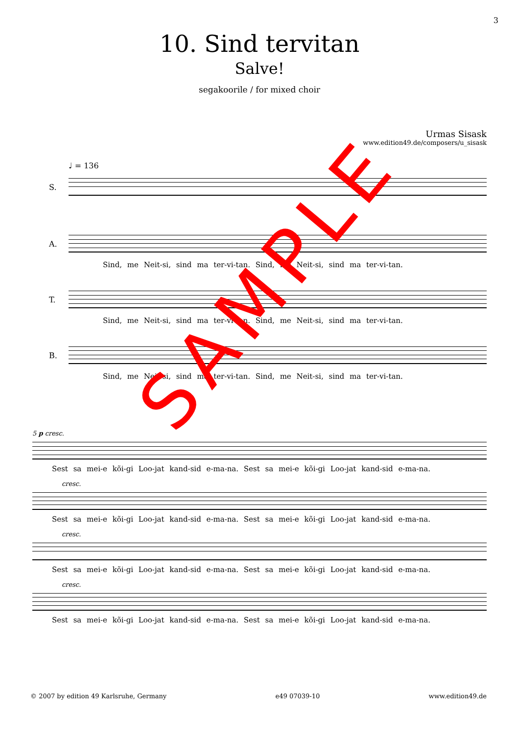3
10. Sind tervitan
Salve!
segakoorile / for mixed choir
Urmas Sisask
www.edition49.de/composers/u_sisask
♩ = 136
S.
A.
Sind, me Neit-si, sind ma ter-vi-tan. Sind, me Neit-si, sind ma ter-vi-tan.
T.
Sind, me Neit-si, sind ma ter-vi-tan. Sind, me Neit-si, sind ma ter-vi-tan.
B.
Sind, me Neit-si, sind ma ter-vi-tan. Sind, me Neit-si, sind ma ter-vi-tan.
5 p cresc.
Sest sa mei-e kõi-gi Loo-jat kand-sid e-ma-na. Sest sa mei-e kõi-gi Loo-jat kand-sid e-ma-na.
cresc.
Sest sa mei-e kõi-gi Loo-jat kand-sid e-ma-na. Sest sa mei-e kõi-gi Loo-jat kand-sid e-ma-na.
cresc.
Sest sa mei-e kõi-gi Loo-jat kand-sid e-ma-na. Sest sa mei-e kõi-gi Loo-jat kand-sid e-ma-na.
cresc.
Sest sa mei-e kõi-gi Loo-jat kand-sid e-ma-na. Sest sa mei-e kõi-gi Loo-jat kand-sid e-ma-na.
SAMPLE
© 2007 by edition 49 Karlsruhe, Germany e49 07039-10 www.edition49.de